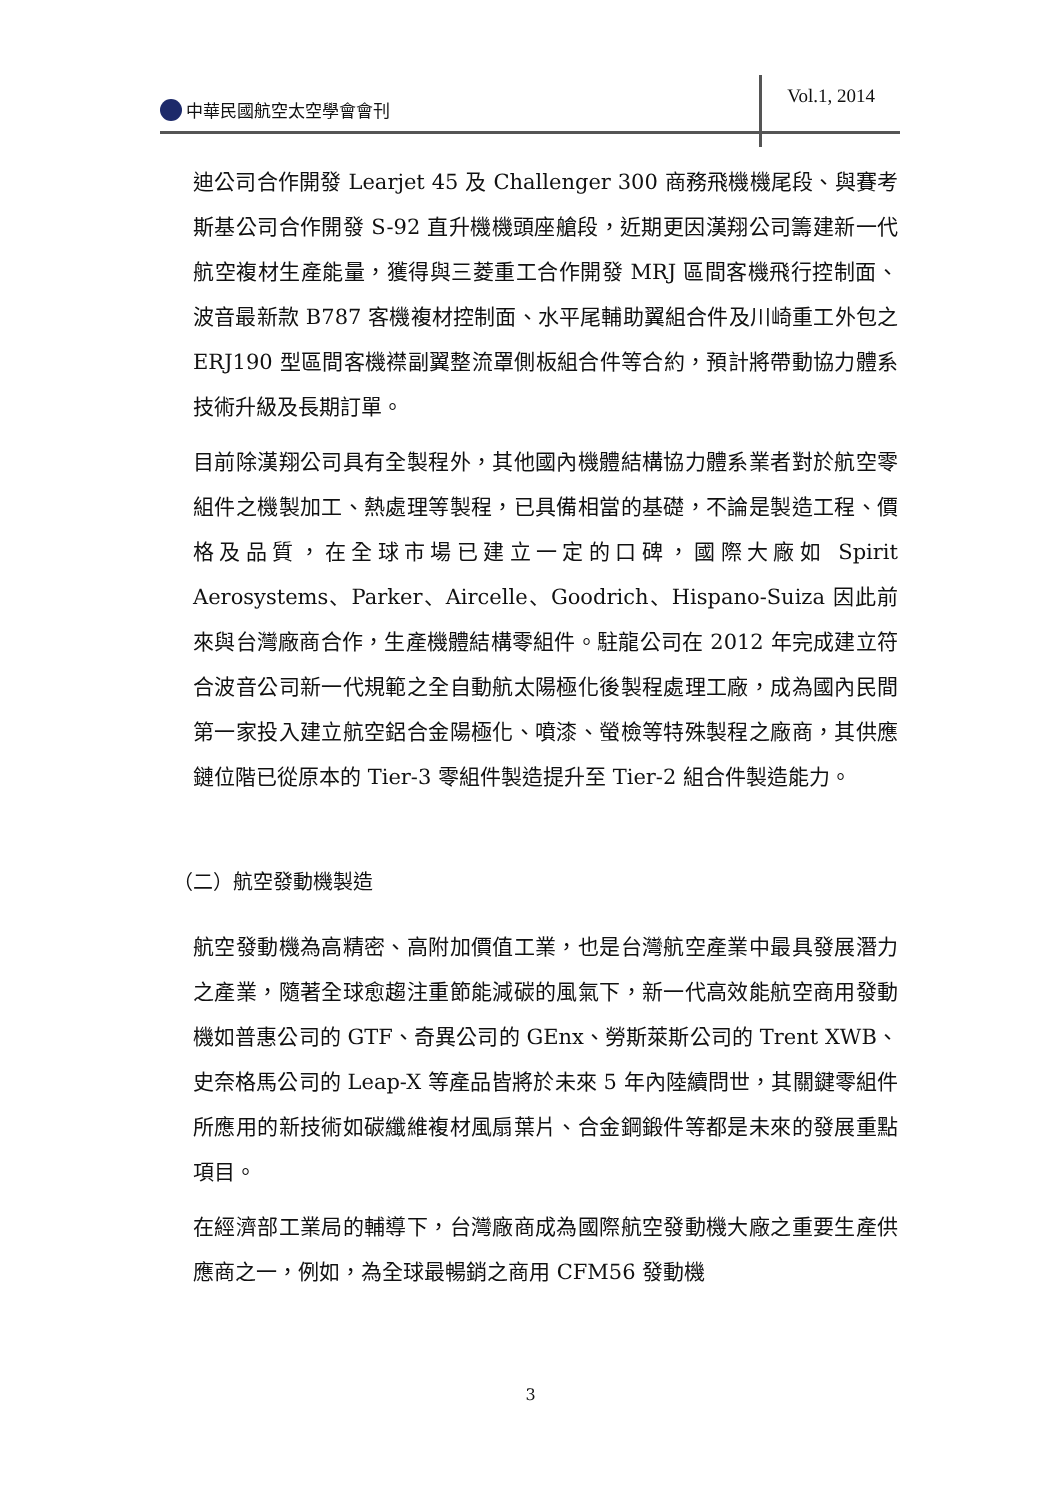中華民國航空太空學會會刊
Vol.1, 2014
迪公司合作開發 Learjet 45 及 Challenger 300 商務飛機機尾段、與賽考斯基公司合作開發 S-92 直升機機頭座艙段，近期更因漢翔公司籌建新一代航空複材生產能量，獲得與三菱重工合作開發 MRJ 區間客機飛行控制面、波音最新款 B787 客機複材控制面、水平尾輔助翼組合件及川崎重工外包之 ERJ190 型區間客機襟副翼整流罩側板組合件等合約，預計將帶動協力體系技術升級及長期訂單。
目前除漢翔公司具有全製程外，其他國內機體結構協力體系業者對於航空零組件之機製加工、熱處理等製程，已具備相當的基礎，不論是製造工程、價格及品質，在全球市場已建立一定的口碑，國際大廠如 Spirit Aerosystems、Parker、Aircelle、Goodrich、Hispano-Suiza 因此前來與台灣廠商合作，生產機體結構零組件。駐龍公司在 2012 年完成建立符合波音公司新一代規範之全自動航太陽極化後製程處理工廠，成為國內民間第一家投入建立航空鋁合金陽極化、噴漆、螢檢等特殊製程之廠商，其供應鏈位階已從原本的 Tier-3 零組件製造提升至 Tier-2 組合件製造能力。
（二）航空發動機製造
航空發動機為高精密、高附加價值工業，也是台灣航空產業中最具發展潛力之產業，隨著全球愈趨注重節能減碳的風氣下，新一代高效能航空商用發動機如普惠公司的 GTF、奇異公司的 GEnx、勞斯萊斯公司的 Trent XWB、史奈格馬公司的 Leap-X 等產品皆將於未來 5 年內陸續問世，其關鍵零組件所應用的新技術如碳纖維複材風扇葉片、合金鋼鍛件等都是未來的發展重點項目。
在經濟部工業局的輔導下，台灣廠商成為國際航空發動機大廠之重要生產供應商之一，例如，為全球最暢銷之商用 CFM56 發動機
3